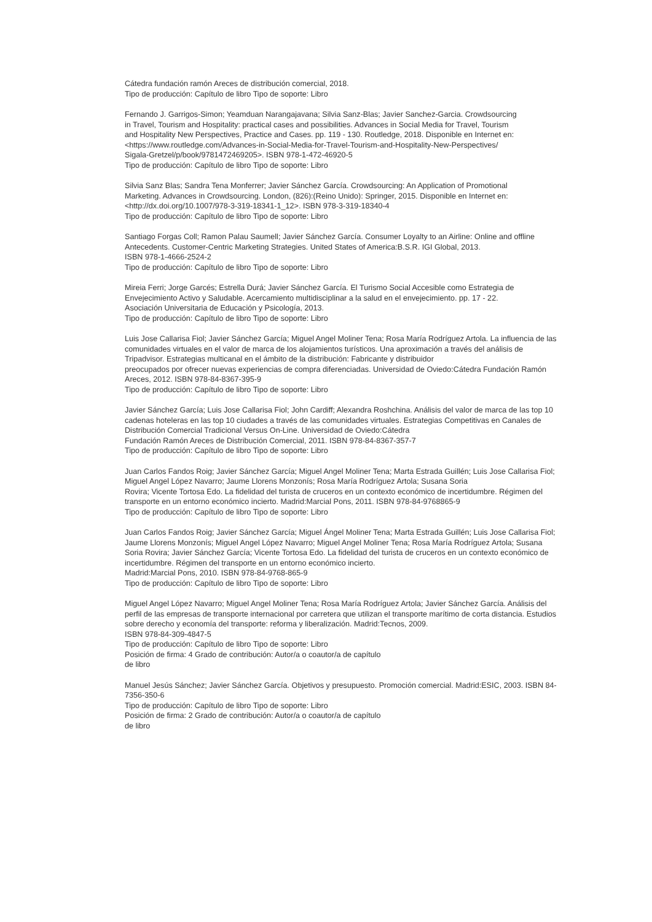Cátedra fundación ramón Areces de distribución comercial, 2018.
Tipo de producción: Capítulo de libro Tipo de soporte: Libro
Fernando J. Garrigos-Simon; Yeamduan Narangajavana; Silvia Sanz-Blas; Javier Sanchez-Garcia. Crowdsourcing
in Travel, Tourism and Hospitality: practical cases and possibilities. Advances in Social Media for Travel, Tourism
and Hospitality New Perspectives, Practice and Cases. pp. 119 - 130. Routledge, 2018. Disponible en Internet en: <https://www.routledge.com/Advances-in-Social-Media-for-Travel-Tourism-and-Hospitality-New-Perspectives/
Sigala-Gretzel/p/book/9781472469205>. ISBN 978-1-472-46920-5
Tipo de producción: Capítulo de libro Tipo de soporte: Libro
Silvia Sanz Blas; Sandra Tena Monferrer; Javier Sánchez García. Crowdsourcing: An Application of Promotional
Marketing. Advances in Crowdsourcing. London, (826):(Reino Unido): Springer, 2015. Disponible en Internet en:
<http://dx.doi.org/10.1007/978-3-319-18341-1_12>. ISBN 978-3-319-18340-4
Tipo de producción: Capítulo de libro Tipo de soporte: Libro
Santiago Forgas Coll; Ramon Palau Saumell; Javier Sánchez García. Consumer Loyalty to an Airline: Online and offline Antecedents. Customer-Centric Marketing Strategies. United States of America:B.S.R. IGI Global, 2013.
ISBN 978-1-4666-2524-2
Tipo de producción: Capítulo de libro Tipo de soporte: Libro
Mireia Ferri; Jorge Garcés; Estrella Durá; Javier Sánchez García. El Turismo Social Accesible como Estrategia de Envejecimiento Activo y Saludable. Acercamiento multidisciplinar a la salud en el envejecimiento. pp. 17 - 22.
Asociación Universitaria de Educación y Psicología, 2013.
Tipo de producción: Capítulo de libro Tipo de soporte: Libro
Luis Jose Callarisa Fiol; Javier Sánchez García; Miguel Angel Moliner Tena; Rosa María Rodríguez Artola. La influencia de las comunidades virtuales en el valor de marca de los alojamientos turísticos. Una aproximación a través del análisis de Tripadvisor. Estrategias multicanal en el ámbito de la distribución: Fabricante y distribuidor
preocupados por ofrecer nuevas experiencias de compra diferenciadas. Universidad de Oviedo:Cátedra Fundación Ramón Areces, 2012. ISBN 978-84-8367-395-9
Tipo de producción: Capítulo de libro Tipo de soporte: Libro
Javier Sánchez García; Luis Jose Callarisa Fiol; John Cardiff; Alexandra Roshchina. Análisis del valor de marca de las top 10 cadenas hoteleras en las top 10 ciudades a través de las comunidades virtuales. Estrategias Competitivas en Canales de Distribución Comercial Tradicional Versus On-Line. Universidad de Oviedo:Cátedra
Fundación Ramón Areces de Distribución Comercial, 2011. ISBN 978-84-8367-357-7
Tipo de producción: Capítulo de libro Tipo de soporte: Libro
Juan Carlos Fandos Roig; Javier Sánchez García; Miguel Angel Moliner Tena; Marta Estrada Guillén; Luis Jose Callarisa Fiol; Miguel Angel López Navarro; Jaume Llorens Monzonís; Rosa María Rodríguez Artola; Susana Soria
Rovira; Vicente Tortosa Edo. La fidelidad del turista de cruceros en un contexto económico de incertidumbre. Régimen del transporte en un entorno económico incierto. Madrid:Marcial Pons, 2011. ISBN 978-84-9768865-9
Tipo de producción: Capítulo de libro Tipo de soporte: Libro
Juan Carlos Fandos Roig; Javier Sánchez García; Miguel Ángel Moliner Tena; Marta Estrada Guillén; Luis Jose Callarisa Fiol; Jaume Llorens Monzonís; Miguel Angel López Navarro; Miguel Angel Moliner Tena; Rosa María Rodríguez Artola; Susana Soria Rovira; Javier Sánchez García; Vicente Tortosa Edo. La fidelidad del turista de cruceros en un contexto económico de incertidumbre. Régimen del transporte en un entorno económico incierto.
Madrid:Marcial Pons, 2010. ISBN 978-84-9768-865-9
Tipo de producción: Capítulo de libro Tipo de soporte: Libro
Miguel Angel López Navarro; Miguel Angel Moliner Tena; Rosa María Rodríguez Artola; Javier Sánchez García. Análisis del perfil de las empresas de transporte internacional por carretera que utilizan el transporte marítimo de corta distancia. Estudios sobre derecho y economía del transporte: reforma y liberalización. Madrid:Tecnos, 2009.
ISBN 978-84-309-4847-5
Tipo de producción: Capítulo de libro Tipo de soporte: Libro
Posición de firma: 4 Grado de contribución: Autor/a o coautor/a de capítulo
de libro
Manuel Jesús Sánchez; Javier Sánchez García. Objetivos y presupuesto. Promoción comercial. Madrid:ESIC, 2003. ISBN 84-7356-350-6
Tipo de producción: Capítulo de libro Tipo de soporte: Libro
Posición de firma: 2 Grado de contribución: Autor/a o coautor/a de capítulo
de libro